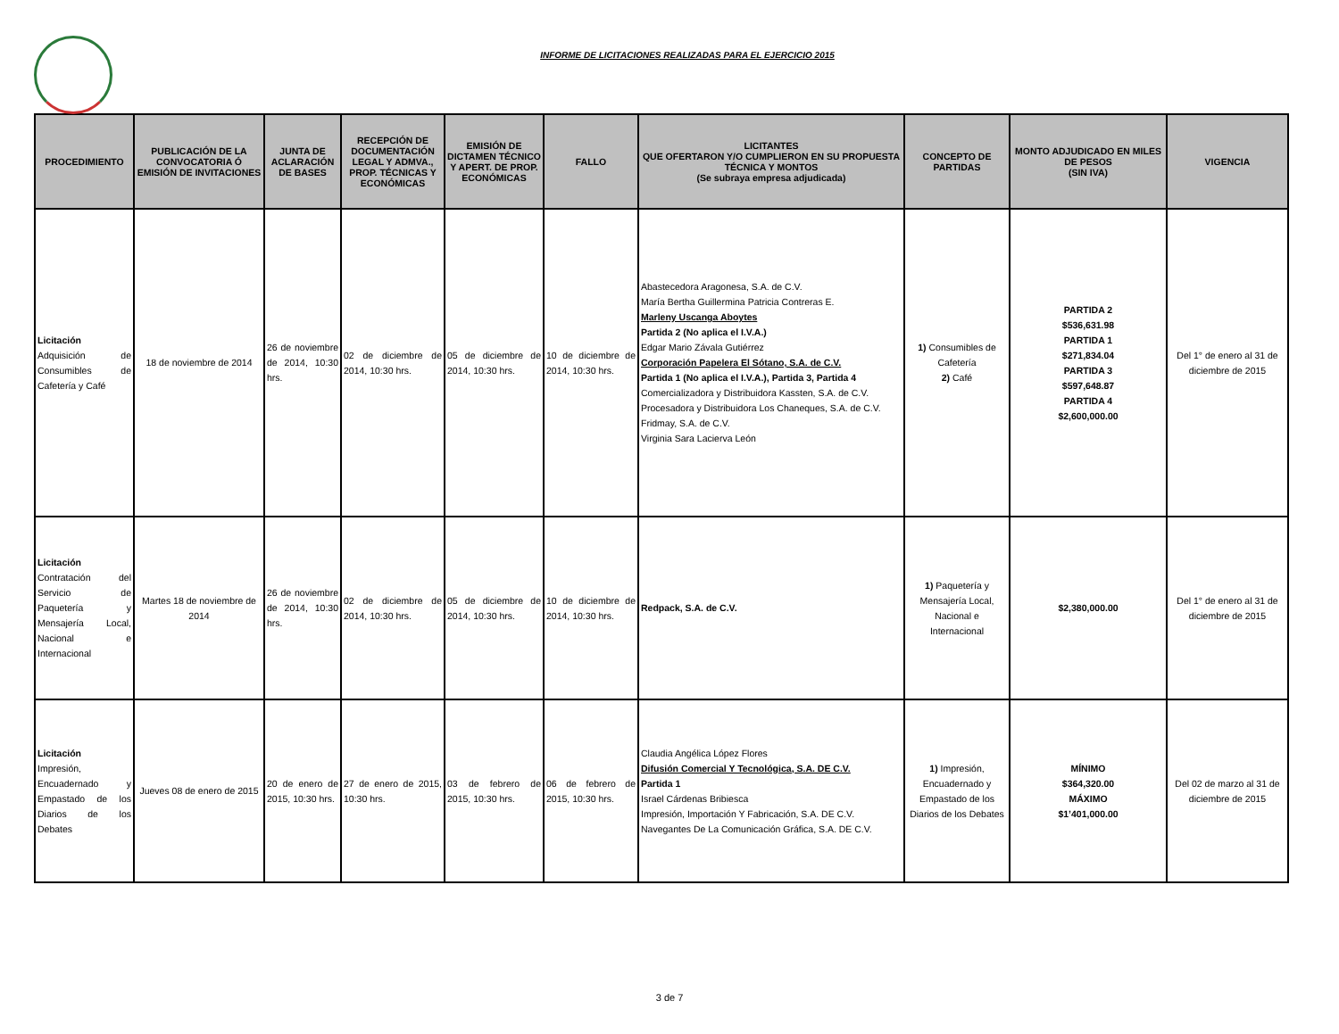INFORME DE LICITACIONES REALIZADAS PARA EL EJERCICIO 2015
| PROCEDIMIENTO | PUBLICACIÓN DE LA CONVOCATORIA Ó EMISIÓN DE INVITACIONES | JUNTA DE ACLARACIÓN DE BASES | RECEPCIÓN DE DOCUMENTACIÓN LEGAL Y ADMVA., PROP. TÉCNICAS Y ECONÓMICAS | EMISIÓN DE DICTAMEN TÉCNICO Y APERT. DE PROP. ECONÓMICAS | FALLO | LICITANTES QUE OFERTARON Y/O CUMPLIERON EN SU PROPUESTA TÉCNICA Y MONTOS (Se subraya empresa adjudicada) | CONCEPTO DE PARTIDAS | MONTO ADJUDICADO EN MILES DE PESOS (SIN IVA) | VIGENCIA |
| --- | --- | --- | --- | --- | --- | --- | --- | --- | --- |
| Licitación Adquisición de Consumibles de Cafetería y Café | 18 de noviembre de 2014 | 26 de noviembre de 2014, 10:30 hrs. | 02 de diciembre de 2014, 10:30 hrs. | 05 de diciembre de 2014, 10:30 hrs. | 10 de diciembre de 2014, 10:30 hrs. | Abastecedora Aragonesa, S.A. de C.V. María Bertha Guillermina Patricia Contreras E. Marleny Uscanga Aboytes Partida 2 (No aplica el I.V.A.) Edgar Mario Závala Gutiérrez Corporación Papelera El Sótano, S.A. de C.V. Partida 1 (No aplica el I.V.A.), Partida 3, Partida 4 Comercializadora y Distribuidora Kassten, S.A. de C.V. Procesadora y Distribuidora Los Chaneques, S.A. de C.V. Fridmay, S.A. de C.V. Virginia Sara Lacierva León | 1) Consumibles de Cafetería 2) Café | PARTIDA 2 $536,631.98 PARTIDA 1 $271,834.04 PARTIDA 3 $597,648.87 PARTIDA 4 $2,600,000.00 | Del 1° de enero al 31 de diciembre de 2015 |
| Licitación Contratación del Servicio de Paquetería y Mensajería Local, Nacional e Internacional | Martes 18 de noviembre de 2014 | 26 de noviembre de 2014, 10:30 hrs. | 02 de diciembre de 2014, 10:30 hrs. | 05 de diciembre de 2014, 10:30 hrs. | 10 de diciembre de 2014, 10:30 hrs. | Redpack, S.A. de C.V. | 1) Paquetería y Mensajería Local, Nacional e Internacional | $2,380,000.00 | Del 1° de enero al 31 de diciembre de 2015 |
| Licitación Impresión, Encuadernado y Empastado de los Diarios de los Debates | Jueves 08 de enero de 2015 | 20 de enero de 2015, 10:30 hrs. | 27 de enero de 2015, 10:30 hrs. | 03 de febrero de 2015, 10:30 hrs. | 06 de febrero de 2015, 10:30 hrs. | Claudia Angélica López Flores Difusión Comercial Y Tecnológica, S.A. DE C.V. Partida 1 Israel Cárdenas Bribiesca Impresión, Importación Y Fabricación, S.A. DE C.V. Navegantes De La Comunicación Gráfica, S.A. DE C.V. | 1) Impresión, Encuadernado y Empastado de los Diarios de los Debates | MÍNIMO $364,320.00 MÁXIMO $1’401,000.00 | Del 02 de marzo al 31 de diciembre de 2015 |
3 de 7